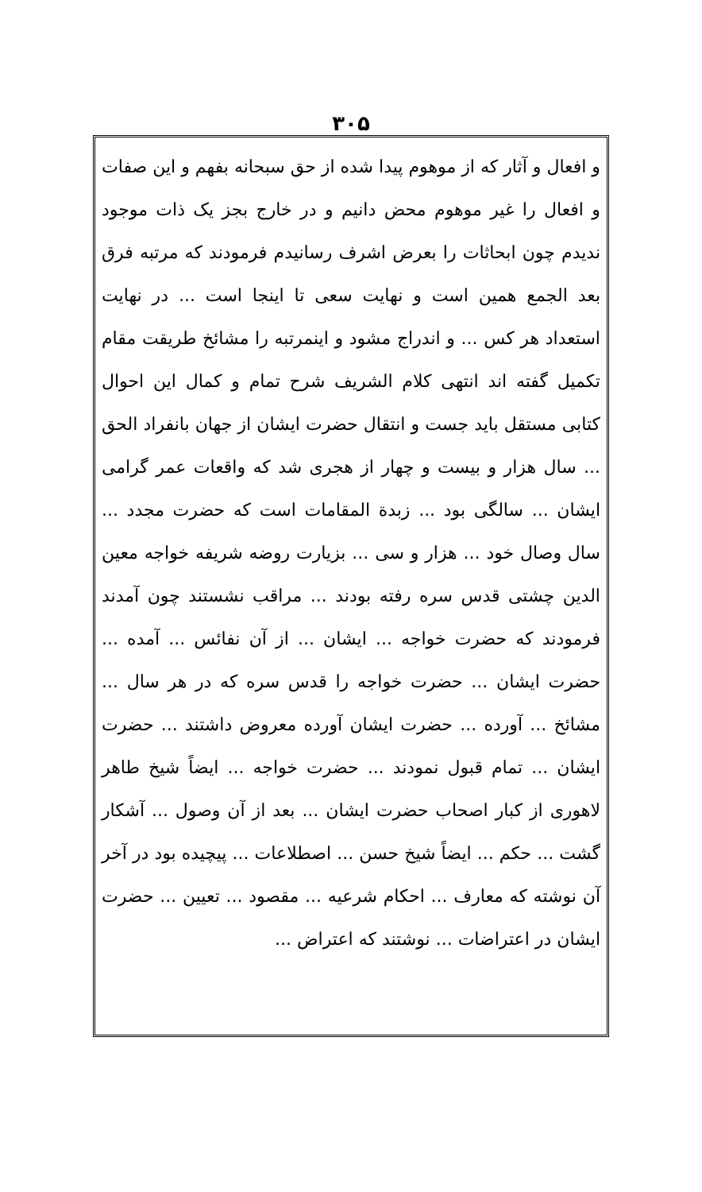۳۰۵
و افعال و آثار که از موهوم پیدا شده از حق سبحانه بفهم و این صفات و افعال را غیر موهوم محض دانیم و در خارج بجز یک ذات موجود ندیدم چون ابحاثات را بعرض اشرف رسانیدم فرمودند که مرتبه فرق بعد الجمع همین است و نهایت سعی تا اینجا است ... در نهایت استعداد هر کس ... و اندراج مشود و اینمرتبه را مشائخ طریقت مقام تکمیل گفته اند انتهی کلام الشریف شرح تمام و کمال این احوال کتابی مستقل باید جست و انتقال حضرت ایشان از جهان بانفراد الحق ... سال هزار و بیست و چهار از هجری شد که واقعات عمر گرامی ایشان ... سالگی بود ... زبدة المقامات است که حضرت مجدد ... سال وصال خود ... هزار و سی ... بزیارت روضه شریفه خواجه معین الدین چشتی قدس سره رفته بودند ... مراقب نشستند چون آمدند فرمودند که حضرت خواجه ... ایشان ... از آن نفائس ... آمده ... حضرت ایشان ... حضرت خواجه را قدس سره که در هر سال ... مشائخ ... آورده ... حضرت ایشان آورده معروض داشتند ... حضرت ایشان ... تمام قبول نمودند ... حضرت خواجه ... ایضاً شیخ طاهر لاهوری از کبار اصحاب حضرت ایشان ... بعد از آن وصول ... آشکار گشت ... حکم ... ایضاً شیخ حسن ... اصطلاعات ... پیچیده بود در آخر آن نوشته که معارف ... احکام شرعیه ... مقصود ... تعیین ... حضرت ایشان در اعتراضات ... نوشتند که اعتراض ...